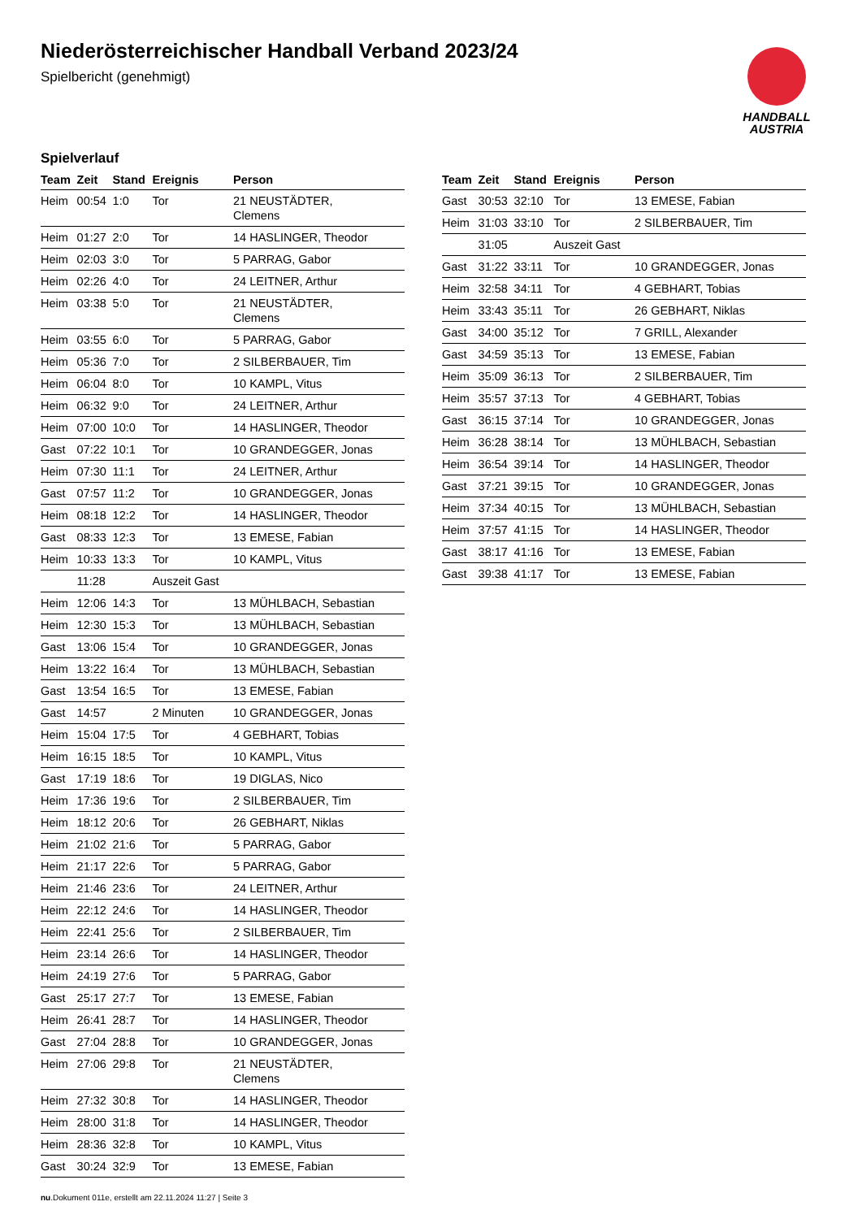Niederösterreichischer Handball Verband 2023/24
Spielbericht (genehmigt)
HANDBALL
AUSTRIA
Spielverlauf
| Team | Zeit | Stand | Ereignis | Person |
| --- | --- | --- | --- | --- |
| Heim | 00:54 | 1:0 | Tor | 21 NEUSTÄDTER, Clemens |
| Heim | 01:27 | 2:0 | Tor | 14 HASLINGER, Theodor |
| Heim | 02:03 | 3:0 | Tor | 5 PARRAG, Gabor |
| Heim | 02:26 | 4:0 | Tor | 24 LEITNER, Arthur |
| Heim | 03:38 | 5:0 | Tor | 21 NEUSTÄDTER, Clemens |
| Heim | 03:55 | 6:0 | Tor | 5 PARRAG, Gabor |
| Heim | 05:36 | 7:0 | Tor | 2 SILBERBAUER, Tim |
| Heim | 06:04 | 8:0 | Tor | 10 KAMPL, Vitus |
| Heim | 06:32 | 9:0 | Tor | 24 LEITNER, Arthur |
| Heim | 07:00 | 10:0 | Tor | 14 HASLINGER, Theodor |
| Gast | 07:22 | 10:1 | Tor | 10 GRANDEGGER, Jonas |
| Heim | 07:30 | 11:1 | Tor | 24 LEITNER, Arthur |
| Gast | 07:57 | 11:2 | Tor | 10 GRANDEGGER, Jonas |
| Heim | 08:18 | 12:2 | Tor | 14 HASLINGER, Theodor |
| Gast | 08:33 | 12:3 | Tor | 13 EMESE, Fabian |
| Heim | 10:33 | 13:3 | Tor | 10 KAMPL, Vitus |
| | 11:28 | | Auszeit Gast | |
| Heim | 12:06 | 14:3 | Tor | 13 MÜHLBACH, Sebastian |
| Heim | 12:30 | 15:3 | Tor | 13 MÜHLBACH, Sebastian |
| Gast | 13:06 | 15:4 | Tor | 10 GRANDEGGER, Jonas |
| Heim | 13:22 | 16:4 | Tor | 13 MÜHLBACH, Sebastian |
| Gast | 13:54 | 16:5 | Tor | 13 EMESE, Fabian |
| Gast | 14:57 | | 2 Minuten | 10 GRANDEGGER, Jonas |
| Heim | 15:04 | 17:5 | Tor | 4 GEBHART, Tobias |
| Heim | 16:15 | 18:5 | Tor | 10 KAMPL, Vitus |
| Gast | 17:19 | 18:6 | Tor | 19 DIGLAS, Nico |
| Heim | 17:36 | 19:6 | Tor | 2 SILBERBAUER, Tim |
| Heim | 18:12 | 20:6 | Tor | 26 GEBHART, Niklas |
| Heim | 21:02 | 21:6 | Tor | 5 PARRAG, Gabor |
| Heim | 21:17 | 22:6 | Tor | 5 PARRAG, Gabor |
| Heim | 21:46 | 23:6 | Tor | 24 LEITNER, Arthur |
| Heim | 22:12 | 24:6 | Tor | 14 HASLINGER, Theodor |
| Heim | 22:41 | 25:6 | Tor | 2 SILBERBAUER, Tim |
| Heim | 23:14 | 26:6 | Tor | 14 HASLINGER, Theodor |
| Heim | 24:19 | 27:6 | Tor | 5 PARRAG, Gabor |
| Gast | 25:17 | 27:7 | Tor | 13 EMESE, Fabian |
| Heim | 26:41 | 28:7 | Tor | 14 HASLINGER, Theodor |
| Gast | 27:04 | 28:8 | Tor | 10 GRANDEGGER, Jonas |
| Heim | 27:06 | 29:8 | Tor | 21 NEUSTÄDTER, Clemens |
| Heim | 27:32 | 30:8 | Tor | 14 HASLINGER, Theodor |
| Heim | 28:00 | 31:8 | Tor | 14 HASLINGER, Theodor |
| Heim | 28:36 | 32:8 | Tor | 10 KAMPL, Vitus |
| Gast | 30:24 | 32:9 | Tor | 13 EMESE, Fabian |
| Team | Zeit | Stand | Ereignis | Person |
| --- | --- | --- | --- | --- |
| Gast | 30:53 | 32:10 | Tor | 13 EMESE, Fabian |
| Heim | 31:03 | 33:10 | Tor | 2 SILBERBAUER, Tim |
| | 31:05 | | Auszeit Gast | |
| Gast | 31:22 | 33:11 | Tor | 10 GRANDEGGER, Jonas |
| Heim | 32:58 | 34:11 | Tor | 4 GEBHART, Tobias |
| Heim | 33:43 | 35:11 | Tor | 26 GEBHART, Niklas |
| Gast | 34:00 | 35:12 | Tor | 7 GRILL, Alexander |
| Gast | 34:59 | 35:13 | Tor | 13 EMESE, Fabian |
| Heim | 35:09 | 36:13 | Tor | 2 SILBERBAUER, Tim |
| Heim | 35:57 | 37:13 | Tor | 4 GEBHART, Tobias |
| Gast | 36:15 | 37:14 | Tor | 10 GRANDEGGER, Jonas |
| Heim | 36:28 | 38:14 | Tor | 13 MÜHLBACH, Sebastian |
| Heim | 36:54 | 39:14 | Tor | 14 HASLINGER, Theodor |
| Gast | 37:21 | 39:15 | Tor | 10 GRANDEGGER, Jonas |
| Heim | 37:34 | 40:15 | Tor | 13 MÜHLBACH, Sebastian |
| Heim | 37:57 | 41:15 | Tor | 14 HASLINGER, Theodor |
| Gast | 38:17 | 41:16 | Tor | 13 EMESE, Fabian |
| Gast | 39:38 | 41:17 | Tor | 13 EMESE, Fabian |
nu.Dokument 011e, erstellt am 22.11.2024 11:27 | Seite 3